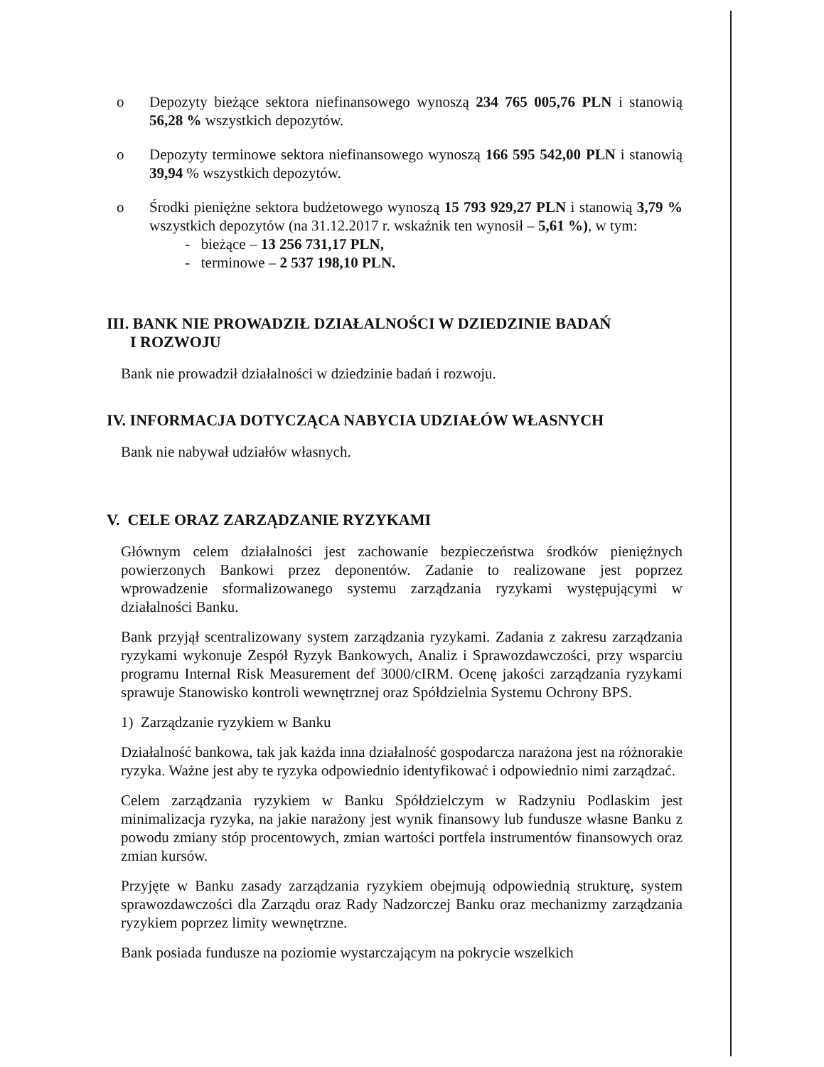o Depozyty bieżące sektora niefinansowego wynoszą 234 765 005,76 PLN i stanowią 56,28 % wszystkich depozytów.
o Depozyty terminowe sektora niefinansowego wynoszą 166 595 542,00 PLN i stanowią 39,94 % wszystkich depozytów.
o Środki pieniężne sektora budżetowego wynoszą 15 793 929,27 PLN i stanowią 3,79 % wszystkich depozytów (na 31.12.2017 r. wskaźnik ten wynosił – 5,61 %), w tym:
- bieżące – 13 256 731,17 PLN,
- terminowe – 2 537 198,10 PLN.
III. BANK NIE PROWADZIŁ DZIAŁALNOŚCI W DZIEDZINIE BADAŃ
I ROZWOJU
Bank nie prowadził działalności w dziedzinie badań i rozwoju.
IV. INFORMACJA DOTYCZĄCA NABYCIA UDZIAŁÓW WŁASNYCH
Bank nie nabywał udziałów własnych.
V. CELE ORAZ ZARZĄDZANIE RYZYKAMI
Głównym celem działalności jest zachowanie bezpieczeństwa środków pieniężnych powierzonych Bankowi przez deponentów. Zadanie to realizowane jest poprzez wprowadzenie sformalizowanego systemu zarządzania ryzykami występującymi w działalności Banku.
Bank przyjął scentralizowany system zarządzania ryzykami. Zadania z zakresu zarządzania ryzykami wykonuje Zespół Ryzyk Bankowych, Analiz i Sprawozdawczości, przy wsparciu programu Internal Risk Measurement def 3000/cIRM. Ocenę jakości zarządzania ryzykami sprawuje Stanowisko kontroli wewnętrznej oraz Spółdzielnia Systemu Ochrony BPS.
1) Zarządzanie ryzykiem w Banku
Działalność bankowa, tak jak każda inna działalność gospodarcza narażona jest na różnorakie ryzyka. Ważne jest aby te ryzyka odpowiednio identyfikować i odpowiednio nimi zarządzać.
Celem zarządzania ryzykiem w Banku Spółdzielczym w Radzyniu Podlaskim jest minimalizacja ryzyka, na jakie narażony jest wynik finansowy lub fundusze własne Banku z powodu zmiany stóp procentowych, zmian wartości portfela instrumentów finansowych oraz zmian kursów.
Przyjęte w Banku zasady zarządzania ryzykiem obejmują odpowiednią strukturę, system sprawozdawczości dla Zarządu oraz Rady Nadzorczej Banku oraz mechanizmy zarządzania ryzykiem poprzez limity wewnętrzne.
Bank posiada fundusze na poziomie wystarczającym na pokrycie wszelkich